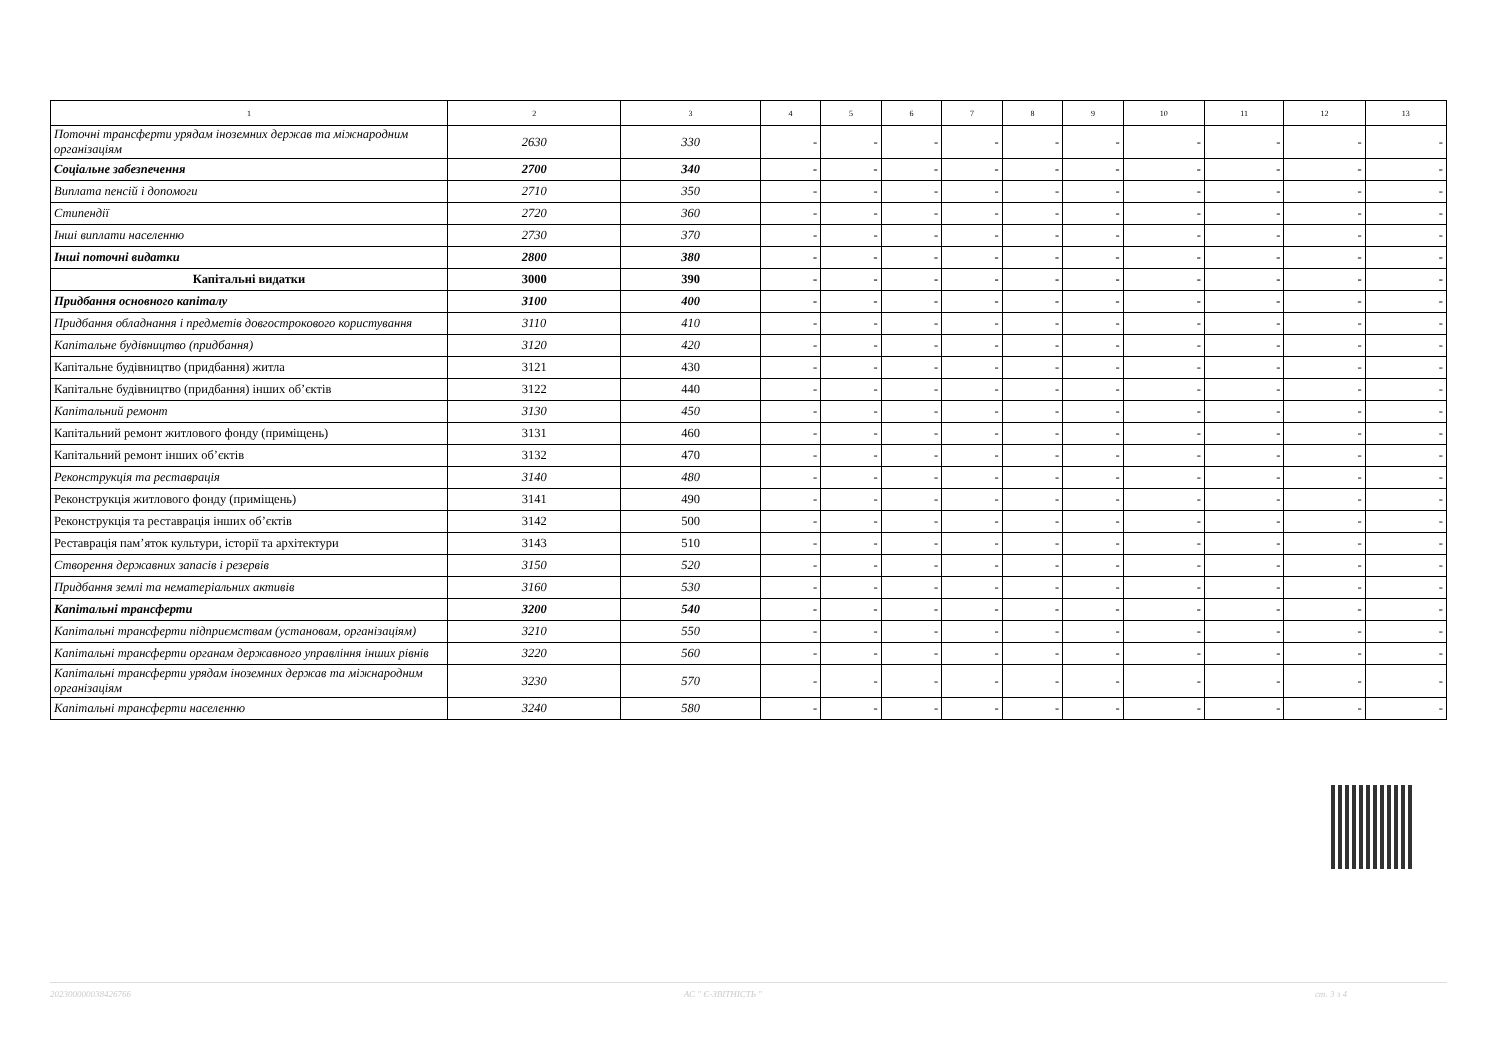| 1 | 2 | 3 | 4 | 5 | 6 | 7 | 8 | 9 | 10 | 11 | 12 | 13 |
| --- | --- | --- | --- | --- | --- | --- | --- | --- | --- | --- | --- | --- |
| Поточні трансферти урядам іноземних держав та міжнародним організаціям | 2630 | 330 | - | - | - | - | - | - | - | - | - | - |
| Соціальне забезпечення | 2700 | 340 | - | - | - | - | - | - | - | - | - | - |
| Виплата пенсій і допомоги | 2710 | 350 | - | - | - | - | - | - | - | - | - | - |
| Стипендії | 2720 | 360 | - | - | - | - | - | - | - | - | - | - |
| Інші виплати населенню | 2730 | 370 | - | - | - | - | - | - | - | - | - | - |
| Інші поточні видатки | 2800 | 380 | - | - | - | - | - | - | - | - | - | - |
| Капітальні видатки | 3000 | 390 | - | - | - | - | - | - | - | - | - | - |
| Придбання основного капіталу | 3100 | 400 | - | - | - | - | - | - | - | - | - | - |
| Придбання обладнання і предметів довгострокового користування | 3110 | 410 | - | - | - | - | - | - | - | - | - | - |
| Капітальне будівництво (придбання) | 3120 | 420 | - | - | - | - | - | - | - | - | - | - |
| Капітальне будівництво (придбання) житла | 3121 | 430 | - | - | - | - | - | - | - | - | - | - |
| Капітальне будівництво (придбання) інших об’єктів | 3122 | 440 | - | - | - | - | - | - | - | - | - | - |
| Капітальний ремонт | 3130 | 450 | - | - | - | - | - | - | - | - | - | - |
| Капітальний ремонт житлового фонду (приміщень) | 3131 | 460 | - | - | - | - | - | - | - | - | - | - |
| Капітальний ремонт інших об’єктів | 3132 | 470 | - | - | - | - | - | - | - | - | - | - |
| Реконструкція та реставрація | 3140 | 480 | - | - | - | - | - | - | - | - | - | - |
| Реконструкція житлового фонду (приміщень) | 3141 | 490 | - | - | - | - | - | - | - | - | - | - |
| Реконструкція та реставрація інших об’єктів | 3142 | 500 | - | - | - | - | - | - | - | - | - | - |
| Реставрація пам’яток культури, історії та архітектури | 3143 | 510 | - | - | - | - | - | - | - | - | - | - |
| Створення державних запасів і резервів | 3150 | 520 | - | - | - | - | - | - | - | - | - | - |
| Придбання землі та нематеріальних активів | 3160 | 530 | - | - | - | - | - | - | - | - | - | - |
| Капітальні трансферти | 3200 | 540 | - | - | - | - | - | - | - | - | - | - |
| Капітальні трансферти підприємствам (установам, організаціям) | 3210 | 550 | - | - | - | - | - | - | - | - | - | - |
| Капітальні трансферти органам державного управління інших рівнів | 3220 | 560 | - | - | - | - | - | - | - | - | - | - |
| Капітальні трансферти урядам іноземних держав та міжнародним організаціям | 3230 | 570 | - | - | - | - | - | - | - | - | - | - |
| Капітальні трансферти населенню | 3240 | 580 | - | - | - | - | - | - | - | - | - | - |
20230000003842676​6 АС " Є-ЗВІТНІСТЬ " ст. 3 з 4